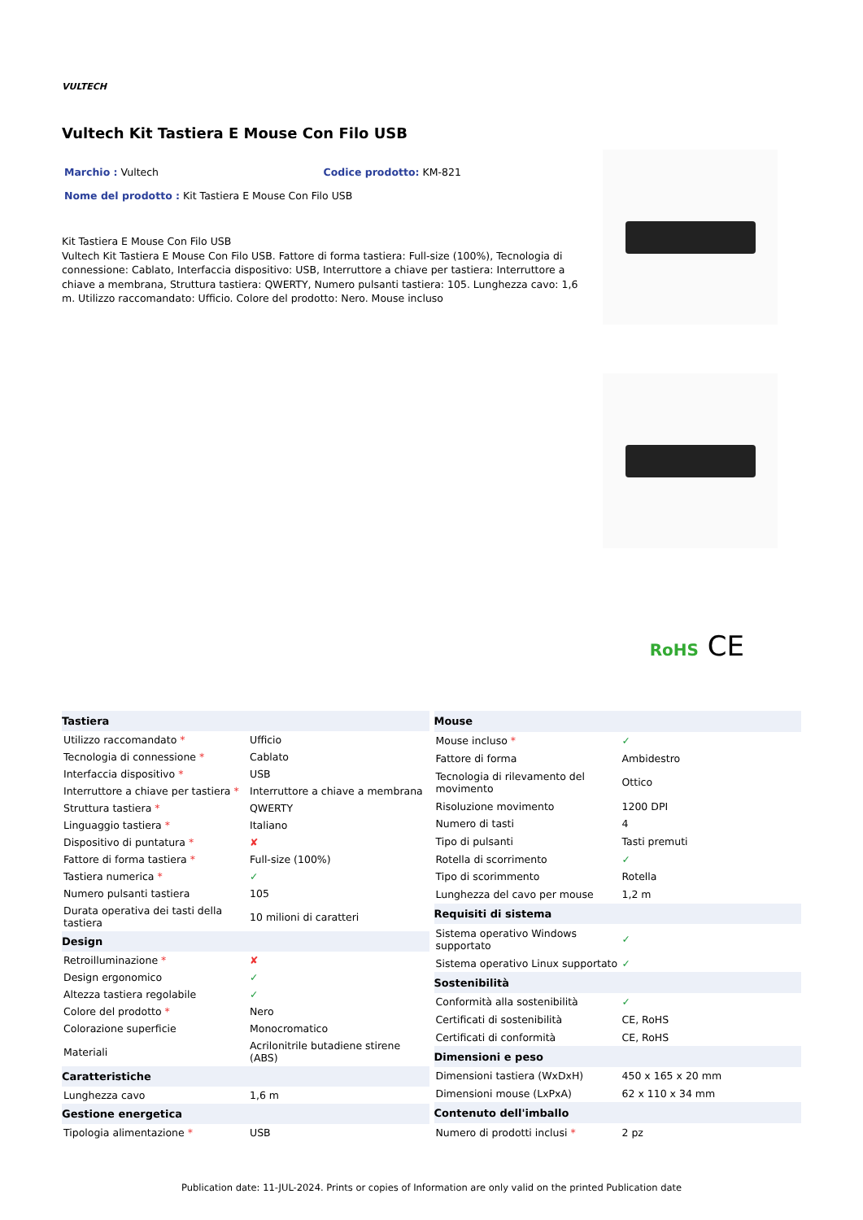VULTECH
Vultech Kit Tastiera E Mouse Con Filo USB
Marchio : Vultech Codice prodotto: KM-821
Nome del prodotto : Kit Tastiera E Mouse Con Filo USB
Kit Tastiera E Mouse Con Filo USB
Vultech Kit Tastiera E Mouse Con Filo USB. Fattore di forma tastiera: Full-size (100%), Tecnologia di connessione: Cablato, Interfaccia dispositivo: USB, Interruttore a chiave per tastiera: Interruttore a chiave a membrana, Struttura tastiera: QWERTY, Numero pulsanti tastiera: 105. Lunghezza cavo: 1,6 m. Utilizzo raccomandato: Ufficio. Colore del prodotto: Nero. Mouse incluso
RoHS CE
| Tastiera | |
| --- | --- |
| Utilizzo raccomandato * | Ufficio |
| Tecnologia di connessione * | Cablato |
| Interfaccia dispositivo * | USB |
| Interruttore a chiave per tastiera * | Interruttore a chiave a membrana |
| Struttura tastiera * | QWERTY |
| Linguaggio tastiera * | Italiano |
| Dispositivo di puntatura * | ✘ |
| Fattore di forma tastiera * | Full-size (100%) |
| Tastiera numerica * | ✓ |
| Numero pulsanti tastiera | 105 |
| Durata operativa dei tasti della tastiera | 10 milioni di caratteri |
| Design | |
| Retroilluminazione * | ✘ |
| Design ergonomico | ✓ |
| Altezza tastiera regolabile | ✓ |
| Colore del prodotto * | Nero |
| Colorazione superficie | Monocromatico |
| Materiali | Acrilonitrile butadiene stirene (ABS) |
| Caratteristiche | |
| Lunghezza cavo | 1,6 m |
| Gestione energetica | |
| Tipologia alimentazione * | USB |
| Mouse | |
| --- | --- |
| Mouse incluso * | ✓ |
| Fattore di forma | Ambidestro |
| Tecnologia di rilevamento del movimento | Ottico |
| Risoluzione movimento | 1200 DPI |
| Numero di tasti | 4 |
| Tipo di pulsanti | Tasti premuti |
| Rotella di scorrimento | ✓ |
| Tipo di scorimmento | Rotella |
| Lunghezza del cavo per mouse | 1,2 m |
| Requisiti di sistema | |
| Sistema operativo Windows supportato | ✓ |
| Sistema operativo Linux supportato | ✓ |
| Sostenibilità | |
| Conformità alla sostenibilità | ✓ |
| Certificati di sostenibilità | CE, RoHS |
| Certificati di conformità | CE, RoHS |
| Dimensioni e peso | |
| Dimensioni tastiera (WxDxH) | 450 x 165 x 20 mm |
| Dimensioni mouse (LxPxA) | 62 x 110 x 34 mm |
| Contenuto dell'imballo | |
| Numero di prodotti inclusi * | 2 pz |
Publication date: 11-JUL-2024. Prints or copies of Information are only valid on the printed Publication date